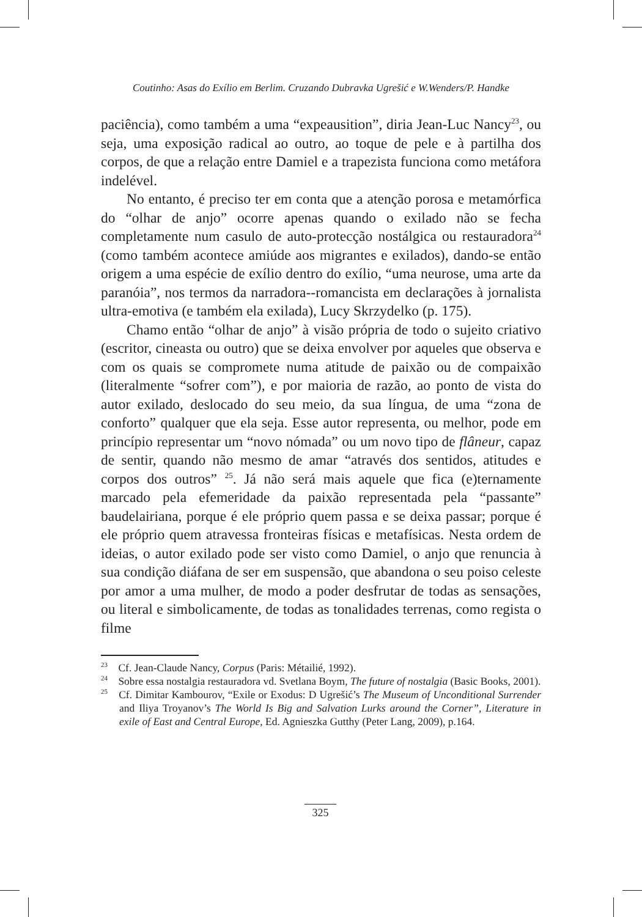Coutinho: Asas do Exílio em Berlim. Cruzando Dubravka Ugrešić e W.Wenders/P. Handke
paciência), como também a uma “expeausition”, diria Jean-Luc Nancy<sup>23</sup>, ou seja, uma exposição radical ao outro, ao toque de pele e à partilha dos corpos, de que a relação entre Damiel e a trapezista funciona como metáfora indelével.
No entanto, é preciso ter em conta que a atenção porosa e metamórfica do “olhar de anjo” ocorre apenas quando o exilado não se fecha completamente num casulo de auto-protecção nostálgica ou restauradora<sup>24</sup> (como também acontece amiúde aos migrantes e exilados), dando-se então origem a uma espécie de exílio dentro do exílio, “uma neurose, uma arte da paranóia”, nos termos da narradora--romancista em declarações à jornalista ultra-emotiva (e também ela exilada), Lucy Skrzydelko (p. 175).
Chamo então “olhar de anjo” à visão própria de todo o sujeito criativo (escritor, cineasta ou outro) que se deixa envolver por aqueles que observa e com os quais se compromete numa atitude de paixão ou de compaixão (literalmente “sofrer com”), e por maioria de razão, ao ponto de vista do autor exilado, deslocado do seu meio, da sua língua, de uma “zona de conforto” qualquer que ela seja. Esse autor representa, ou melhor, pode em princípio representar um “novo nómada” ou um novo tipo de flâneur, capaz de sentir, quando não mesmo de amar “através dos sentidos, atitudes e corpos dos outros” <sup>25</sup>. Já não será mais aquele que fica (e)ternamente marcado pela efemeridade da paixão representada pela “passante” baudelairiana, porque é ele próprio quem passa e se deixa passar; porque é ele próprio quem atravessa fronteiras físicas e metafísicas. Nesta ordem de ideias, o autor exilado pode ser visto como Damiel, o anjo que renuncia à sua condição diáfana de ser em suspensão, que abandona o seu poiso celeste por amor a uma mulher, de modo a poder desfrutar de todas as sensações, ou literal e simbolicamente, de todas as tonalidades terrenas, como regista o filme
<sup>23</sup> Cf. Jean-Claude Nancy, Corpus (Paris: Métailié, 1992).
<sup>24</sup> Sobre essa nostalgia restauradora vd. Svetlana Boym, The future of nostalgia (Basic Books, 2001).
<sup>25</sup> Cf. Dimitar Kambourov, “Exile or Exodus: D Ugrešić’s The Museum of Unconditional Surrender and Iliya Troyanov’s The World Is Big and Salvation Lurks around the Corner”, Literature in exile of East and Central Europe, Ed. Agnieszka Gutthy (Peter Lang, 2009), p.164.
325